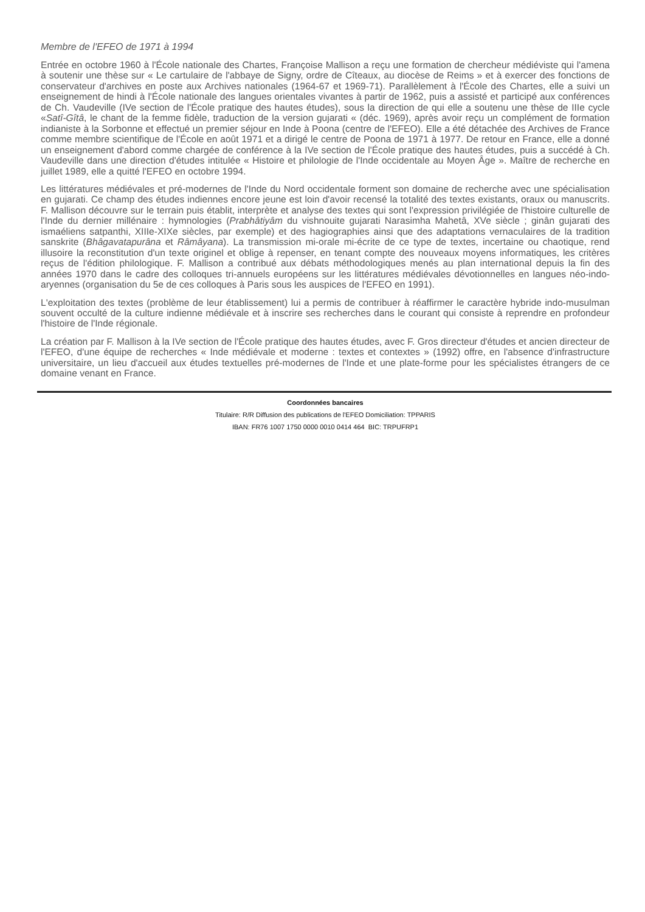Membre de l'EFEO de 1971 à 1994
Entrée en octobre 1960 à l'École nationale des Chartes, Françoise Mallison a reçu une formation de chercheur médiéviste qui l'amena à soutenir une thèse sur « Le cartulaire de l'abbaye de Signy, ordre de Cîteaux, au diocèse de Reims » et à exercer des fonctions de conservateur d'archives en poste aux Archives nationales (1964-67 et 1969-71). Parallèlement à l'École des Chartes, elle a suivi un enseignement de hindi à l'École nationale des langues orientales vivantes à partir de 1962, puis a assisté et participé aux conférences de Ch. Vaudeville (IVe section de l'École pratique des hautes études), sous la direction de qui elle a soutenu une thèse de IIIe cycle «Satî-Gîtâ, le chant de la femme fidèle, traduction de la version gujarati « (déc. 1969), après avoir reçu un complément de formation indianiste à la Sorbonne et effectué un premier séjour en Inde à Poona (centre de l'EFEO). Elle a été détachée des Archives de France comme membre scientifique de l'École en août 1971 et a dirigé le centre de Poona de 1971 à 1977. De retour en France, elle a donné un enseignement d'abord comme chargée de conférence à la IVe section de l'École pratique des hautes études, puis a succédé à Ch. Vaudeville dans une direction d'études intitulée « Histoire et philologie de l'Inde occidentale au Moyen Âge ». Maître de recherche en juillet 1989, elle a quitté l'EFEO en octobre 1994.
Les littératures médiévales et pré-modernes de l'Inde du Nord occidentale forment son domaine de recherche avec une spécialisation en gujarati. Ce champ des études indiennes encore jeune est loin d'avoir recensé la totalité des textes existants, oraux ou manuscrits. F. Mallison découvre sur le terrain puis établit, interprète et analyse des textes qui sont l'expression privilégiée de l'histoire culturelle de l'Inde du dernier millénaire : hymnologies (Prabhâtiyâm du vishnouite gujarati Narasimha Mahetâ, XVe siècle ; ginân gujarati des ismaéliens satpanthi, XIIIe-XIXe siècles, par exemple) et des hagiographies ainsi que des adaptations vernaculaires de la tradition sanskrite (Bhâgavatapurâna et Râmâyana). La transmission mi-orale mi-écrite de ce type de textes, incertaine ou chaotique, rend illusoire la reconstitution d'un texte originel et oblige à repenser, en tenant compte des nouveaux moyens informatiques, les critères reçus de l'édition philologique. F. Mallison a contribué aux débats méthodologiques menés au plan international depuis la fin des années 1970 dans le cadre des colloques tri-annuels européens sur les littératures médiévales dévotionnelles en langues néo-indo-aryennes (organisation du 5e de ces colloques à Paris sous les auspices de l'EFEO en 1991).
L'exploitation des textes (problème de leur établissement) lui a permis de contribuer à réaffirmer le caractère hybride indo-musulman souvent occulté de la culture indienne médiévale et à inscrire ses recherches dans le courant qui consiste à reprendre en profondeur l'histoire de l'Inde régionale.
La création par F. Mallison à la IVe section de l'École pratique des hautes études, avec F. Gros directeur d'études et ancien directeur de l'EFEO, d'une équipe de recherches « Inde médiévale et moderne : textes et contextes » (1992) offre, en l'absence d'infrastructure universitaire, un lieu d'accueil aux études textuelles pré-modernes de l'Inde et une plate-forme pour les spécialistes étrangers de ce domaine venant en France.
Coordonnées bancaires
Titulaire: R/R Diffusion des publications de l'EFEO Domiciliation: TPPARIS
IBAN: FR76 1007 1750 0000 0010 0414 464 BIC: TRPUFRP1